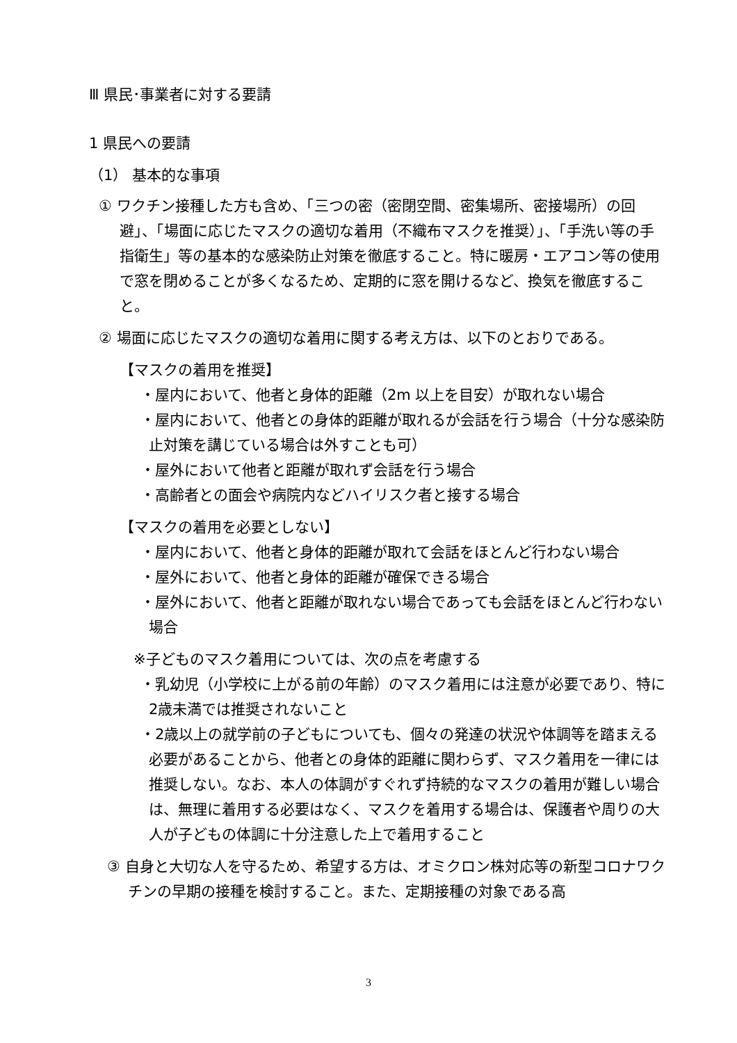Ⅲ 県民･事業者に対する要請
1 県民への要請
（1） 基本的な事項
① ワクチン接種した方も含め、「三つの密（密閉空間、密集場所、密接場所）の回避」、「場面に応じたマスクの適切な着用（不織布マスクを推奨）」、「手洗い等の手指衛生」等の基本的な感染防止対策を徹底すること。特に暖房・エアコン等の使用で窓を閉めることが多くなるため、定期的に窓を開けるなど、換気を徹底すること。
② 場面に応じたマスクの適切な着用に関する考え方は、以下のとおりである。
【マスクの着用を推奨】
・屋内において、他者と身体的距離（2m 以上を目安）が取れない場合
・屋内において、他者との身体的距離が取れるが会話を行う場合（十分な感染防止対策を講じている場合は外すことも可）
・屋外において他者と距離が取れず会話を行う場合
・高齢者との面会や病院内などハイリスク者と接する場合
【マスクの着用を必要としない】
・屋内において、他者と身体的距離が取れて会話をほとんど行わない場合
・屋外において、他者と身体的距離が確保できる場合
・屋外において、他者と距離が取れない場合であっても会話をほとんど行わない場合
※子どものマスク着用については、次の点を考慮する
・乳幼児（小学校に上がる前の年齢）のマスク着用には注意が必要であり、特に2歳未満では推奨されないこと
・2歳以上の就学前の子どもについても、個々の発達の状況や体調等を踏まえる必要があることから、他者との身体的距離に関わらず、マスク着用を一律には推奨しない。なお、本人の体調がすぐれず持続的なマスクの着用が難しい場合は、無理に着用する必要はなく、マスクを着用する場合は、保護者や周りの大人が子どもの体調に十分注意した上で着用すること
③ 自身と大切な人を守るため、希望する方は、オミクロン株対応等の新型コロナワクチンの早期の接種を検討すること。また、定期接種の対象である高
3